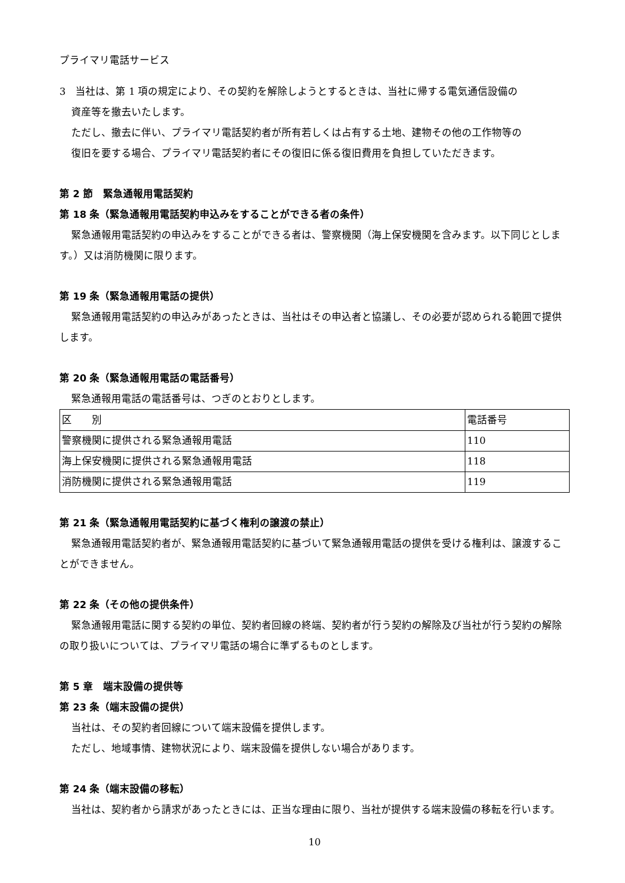プライマリ電話サービス
3　当社は、第 1 項の規定により、その契約を解除しようとするときは、当社に帰する電気通信設備の
資産等を撤去いたします。
ただし、撤去に伴い、プライマリ電話契約者が所有若しくは占有する土地、建物その他の工作物等の
復旧を要する場合、プライマリ電話契約者にその復旧に係る復旧費用を負担していただきます。
第 2 節　緊急通報用電話契約
第 18 条（緊急通報用電話契約申込みをすることができる者の条件）
緊急通報用電話契約の申込みをすることができる者は、警察機関（海上保安機関を含みます。以下同じとします。）又は消防機関に限ります。
第 19 条（緊急通報用電話の提供）
緊急通報用電話契約の申込みがあったときは、当社はその申込者と協議し、その必要が認められる範囲で提供します。
第 20 条（緊急通報用電話の電話番号）
緊急通報用電話の電話番号は、つぎのとおりとします。
| 区 別 | 電話番号 |
| --- | --- |
| 警察機関に提供される緊急通報用電話 | 110 |
| 海上保安機関に提供される緊急通報用電話 | 118 |
| 消防機関に提供される緊急通報用電話 | 119 |
第 21 条（緊急通報用電話契約に基づく権利の譲渡の禁止）
緊急通報用電話契約者が、緊急通報用電話契約に基づいて緊急通報用電話の提供を受ける権利は、譲渡することができません。
第 22 条（その他の提供条件）
緊急通報用電話に関する契約の単位、契約者回線の終端、契約者が行う契約の解除及び当社が行う契約の解除の取り扱いについては、プライマリ電話の場合に準ずるものとします。
第 5 章　端末設備の提供等
第 23 条（端末設備の提供）
当社は、その契約者回線について端末設備を提供します。
ただし、地域事情、建物状況により、端末設備を提供しない場合があります。
第 24 条（端末設備の移転）
当社は、契約者から請求があったときには、正当な理由に限り、当社が提供する端末設備の移転を行います。
10